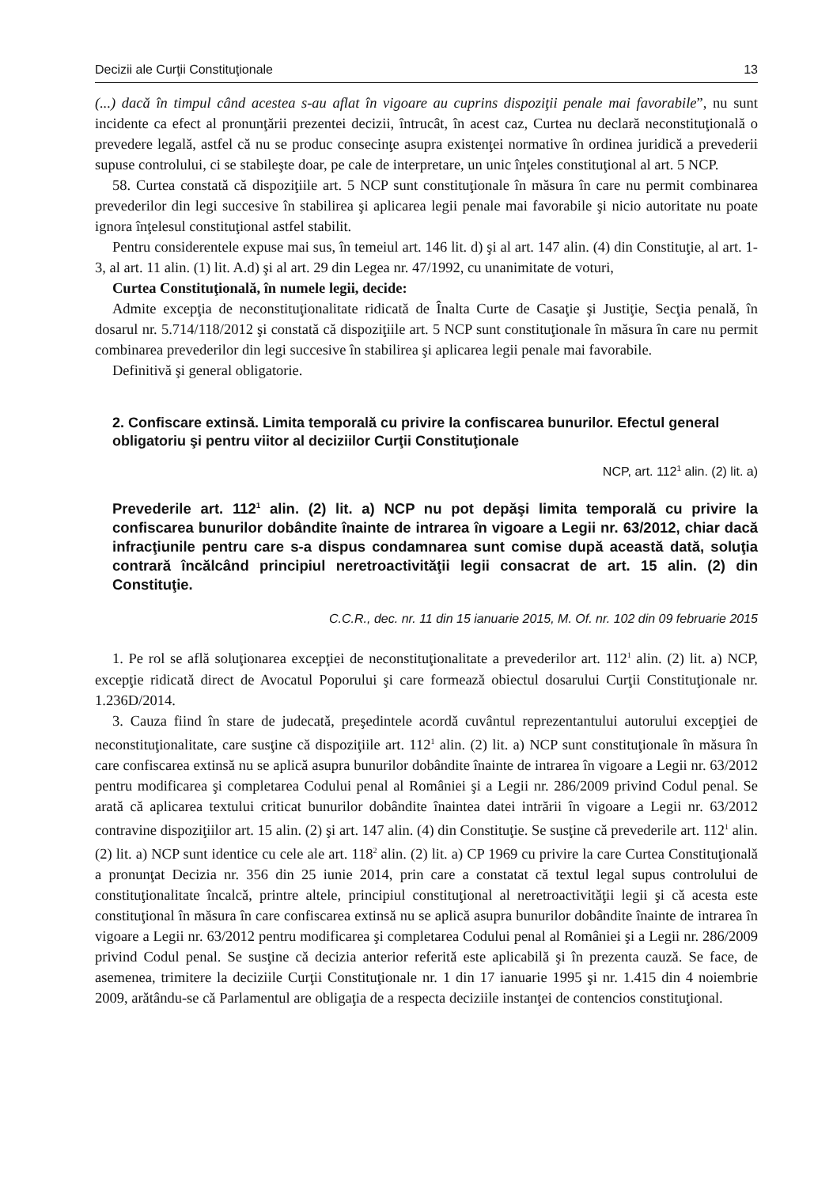Decizii ale Curţii Constituţionale 13
(...) dacă în timpul când acestea s-au aflat în vigoare au cuprins dispoziţii penale mai favorabile”, nu sunt incidente ca efect al pronunţării prezentei decizii, întrucât, în acest caz, Curtea nu declară neconstituţională o prevedere legală, astfel că nu se produc consecinţe asupra existenţei normative în ordinea juridică a prevederii supuse controlului, ci se stabileşte doar, pe cale de interpretare, un unic înţeles constituţional al art. 5 NCP.
58. Curtea constată că dispoziţiile art. 5 NCP sunt constituţionale în măsura în care nu permit combinarea prevederilor din legi succesive în stabilirea şi aplicarea legii penale mai favorabile şi nicio autoritate nu poate ignora înţelesul constituţional astfel stabilit.
Pentru considerentele expuse mai sus, în temeiul art. 146 lit. d) şi al art. 147 alin. (4) din Constituţie, al art. 1-3, al art. 11 alin. (1) lit. A.d) şi al art. 29 din Legea nr. 47/1992, cu unanimitate de voturi,
Curtea Constituţională, în numele legii, decide:
Admite excepţia de neconstituţionalitate ridicată de Înalta Curte de Casaţie şi Justiţie, Secţia penală, în dosarul nr. 5.714/118/2012 şi constată că dispoziţiile art. 5 NCP sunt constituţionale în măsura în care nu permit combinarea prevederilor din legi succesive în stabilirea şi aplicarea legii penale mai favorabile.
Definitivă şi general obligatorie.
2. Confiscare extinsă. Limita temporală cu privire la confiscarea bunurilor. Efectul general obligatoriu şi pentru viitor al deciziilor Curţii Constituţionale
NCP, art. 112<sup>1</sup> alin. (2) lit. a)
Prevederile art. 112<sup>1</sup> alin. (2) lit. a) NCP nu pot depăşi limita temporală cu privire la confiscarea bunurilor dobândite înainte de intrarea în vigoare a Legii nr. 63/2012, chiar dacă infracţiunile pentru care s-a dispus condamnarea sunt comise după această dată, soluţia contrară încălcând principiul neretroactivităţii legii consacrat de art. 15 alin. (2) din Constituţie.
C.C.R., dec. nr. 11 din 15 ianuarie 2015, M. Of. nr. 102 din 09 februarie 2015
1. Pe rol se află soluţionarea excepţiei de neconstituţionalitate a prevederilor art. 112<sup>1</sup> alin. (2) lit. a) NCP, excepţie ridicată direct de Avocatul Poporului şi care formează obiectul dosarului Curţii Constituţionale nr. 1.236D/2014.
3. Cauza fiind în stare de judecată, preşedintele acordă cuvântul reprezentantului autorului excepţiei de neconstituţionalitate, care susţine că dispoziţiile art. 112<sup>1</sup> alin. (2) lit. a) NCP sunt constituţionale în măsura în care confiscarea extinsă nu se aplică asupra bunurilor dobândite înainte de intrarea în vigoare a Legii nr. 63/2012 pentru modificarea şi completarea Codului penal al României şi a Legii nr. 286/2009 privind Codul penal. Se arată că aplicarea textului criticat bunurilor dobândite înaintea datei intrării în vigoare a Legii nr. 63/2012 contravine dispoziţiilor art. 15 alin. (2) şi art. 147 alin. (4) din Constituţie. Se susţine că prevederile art. 112<sup>1</sup> alin. (2) lit. a) NCP sunt identice cu cele ale art. 118<sup>2</sup> alin. (2) lit. a) CP 1969 cu privire la care Curtea Constituţională a pronunţat Decizia nr. 356 din 25 iunie 2014, prin care a constatat că textul legal supus controlului de constituţionalitate încalcă, printre altele, principiul constituţional al neretroactivităţii legii şi că acesta este constituţional în măsura în care confiscarea extinsă nu se aplică asupra bunurilor dobândite înainte de intrarea în vigoare a Legii nr. 63/2012 pentru modificarea şi completarea Codului penal al României şi a Legii nr. 286/2009 privind Codul penal. Se susţine că decizia anterior referită este aplicabilă şi în prezenta cauză. Se face, de asemenea, trimitere la deciziile Curţii Constituţionale nr. 1 din 17 ianuarie 1995 şi nr. 1.415 din 4 noiembrie 2009, arătându-se că Parlamentul are obligaţia de a respecta deciziile instanţei de contencios constituţional.